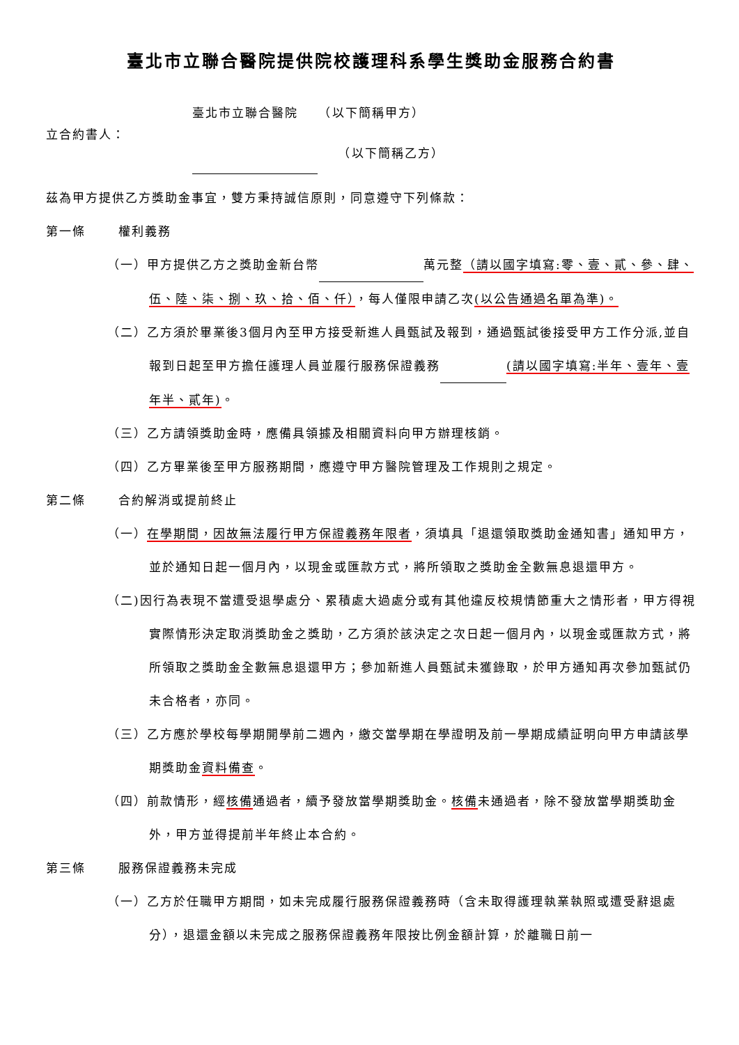臺北市立聯合醫院提供院校護理科系學生獎助金服務合約書
立合約書人：
臺北市立聯合醫院　　（以下簡稱甲方）
　　（以下簡稱乙方）
茲為甲方提供乙方獎助金事宜，雙方秉持誠信原則，同意遵守下列條款：
第一條 權利義務
（一）甲方提供乙方之獎助金新台幣 萬元整（請以國字填寫:零、壹、貳、參、肆、伍、陸、柒、捌、玖、拾、佰、仟），每人僅限申請乙次(以公告通過名單為準)。
（二）乙方須於畢業後3個月內至甲方接受新進人員甄試及報到，通過甄試後接受甲方工作分派,並自報到日起至甲方擔任護理人員並履行服務保證義務 (請以國字填寫:半年、壹年、壹年半、貳年)。
（三）乙方請領獎助金時，應備具領據及相關資料向甲方辦理核銷。
（四）乙方畢業後至甲方服務期間，應遵守甲方醫院管理及工作規則之規定。
第二條 合約解消或提前終止
（一）在學期間，因故無法履行甲方保證義務年限者，須填具「退還領取獎助金通知書」通知甲方，並於通知日起一個月內，以現金或匯款方式，將所領取之獎助金全數無息退還甲方。
（二)因行為表現不當遭受退學處分、累積處大過處分或有其他違反校規情節重大之情形者，甲方得視實際情形決定取消獎助金之獎助，乙方須於該決定之次日起一個月內，以現金或匯款方式，將所領取之獎助金全數無息退還甲方；參加新進人員甄試未獲錄取，於甲方通知再次參加甄試仍未合格者，亦同。
（三）乙方應於學校每學期開學前二週內，繳交當學期在學證明及前一學期成績証明向甲方申請該學期獎助金資料備查。
（四）前款情形，經核備通過者，續予發放當學期獎助金。核備未通過者，除不發放當學期獎助金外，甲方並得提前半年終止本合約。
第三條 服務保證義務未完成
（一）乙方於任職甲方期間，如未完成履行服務保證義務時（含未取得護理執業執照或遭受辭退處分），退還金額以未完成之服務保證義務年限按比例金額計算，於離職日前一